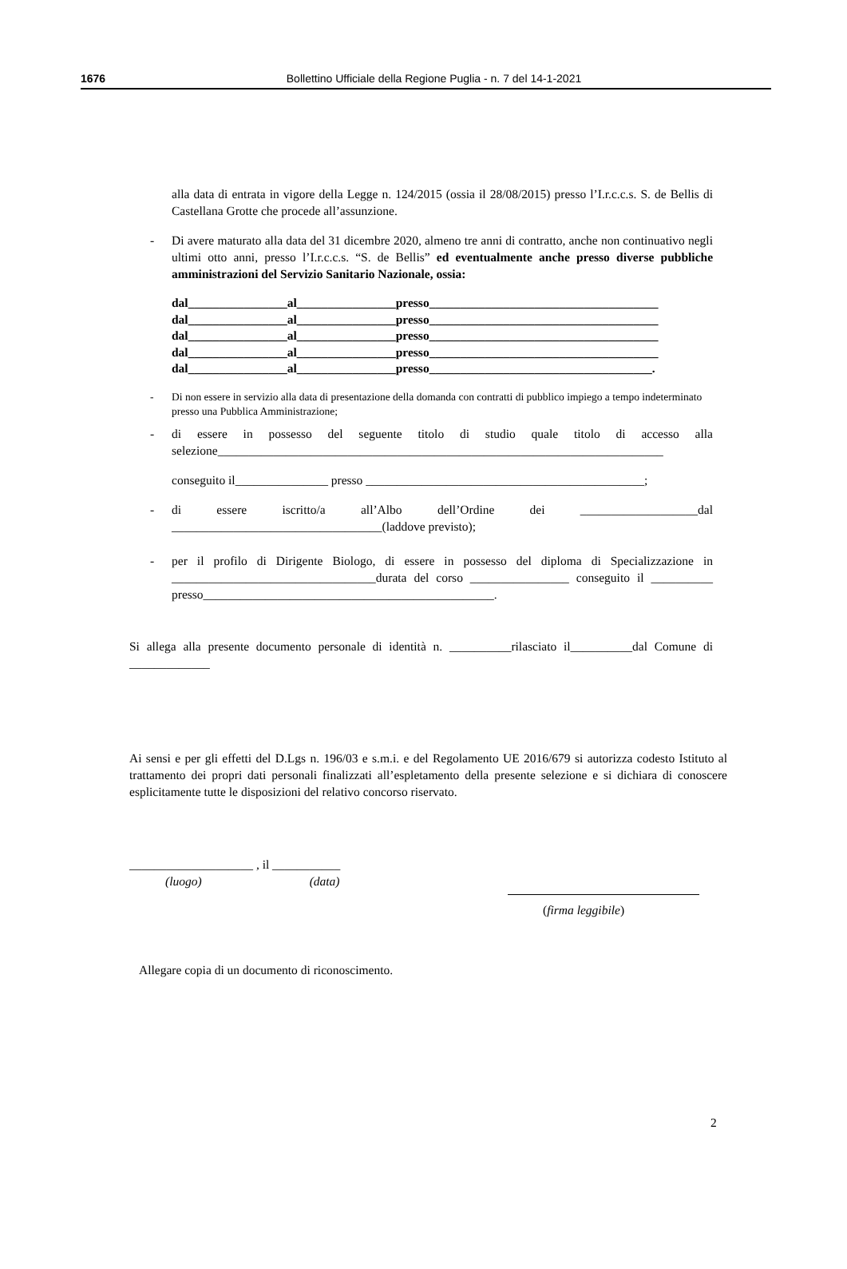1676 Bollettino Ufficiale della Regione Puglia - n. 7 del 14-1-2021
alla data di entrata in vigore della Legge n. 124/2015 (ossia il 28/08/2015) presso l’I.r.c.c.s. S. de Bellis di Castellana Grotte che procede all’assunzione.
- Di avere maturato alla data del 31 dicembre 2020, almeno tre anni di contratto, anche non continuativo negli ultimi otto anni, presso l’I.r.c.c.s. “S. de Bellis” ed eventualmente anche presso diverse pubbliche amministrazioni del Servizio Sanitario Nazionale, ossia:
dal________________al________________presso_____________________________________
dal________________al________________presso_____________________________________
dal________________al________________presso_____________________________________
dal________________al________________presso_____________________________________
dal________________al________________presso____________________________________.
- Di non essere in servizio alla data di presentazione della domanda con contratti di pubblico impiego a tempo indeterminato presso una Pubblica Amministrazione;
- di essere in possesso del seguente titolo di studio quale titolo di accesso alla selezione________________________________________________________________________
conseguito il_______________ presso _____________________________________________;
- di essere iscritto/a all’Albo dell’Ordine dei ___________________dal __________________________________(laddove previsto);
- per il profilo di Dirigente Biologo, di essere in possesso del diploma di Specializzazione in _________________________________durata del corso ________________ conseguito il __________ presso_______________________________________________.
Si allega alla presente documento personale di identità n. __________rilasciato il__________dal Comune di _____________
Ai sensi e per gli effetti del D.Lgs n. 196/03 e s.m.i. e del Regolamento UE 2016/679 si autorizza codesto Istituto al trattamento dei propri dati personali finalizzati all’espletamento della presente selezione e si dichiara di conoscere esplicitamente tutte le disposizioni del relativo concorso riservato.
____________________ , il ___________
(luogo) (data)
(firma leggibile)
Allegare copia di un documento di riconoscimento.
2